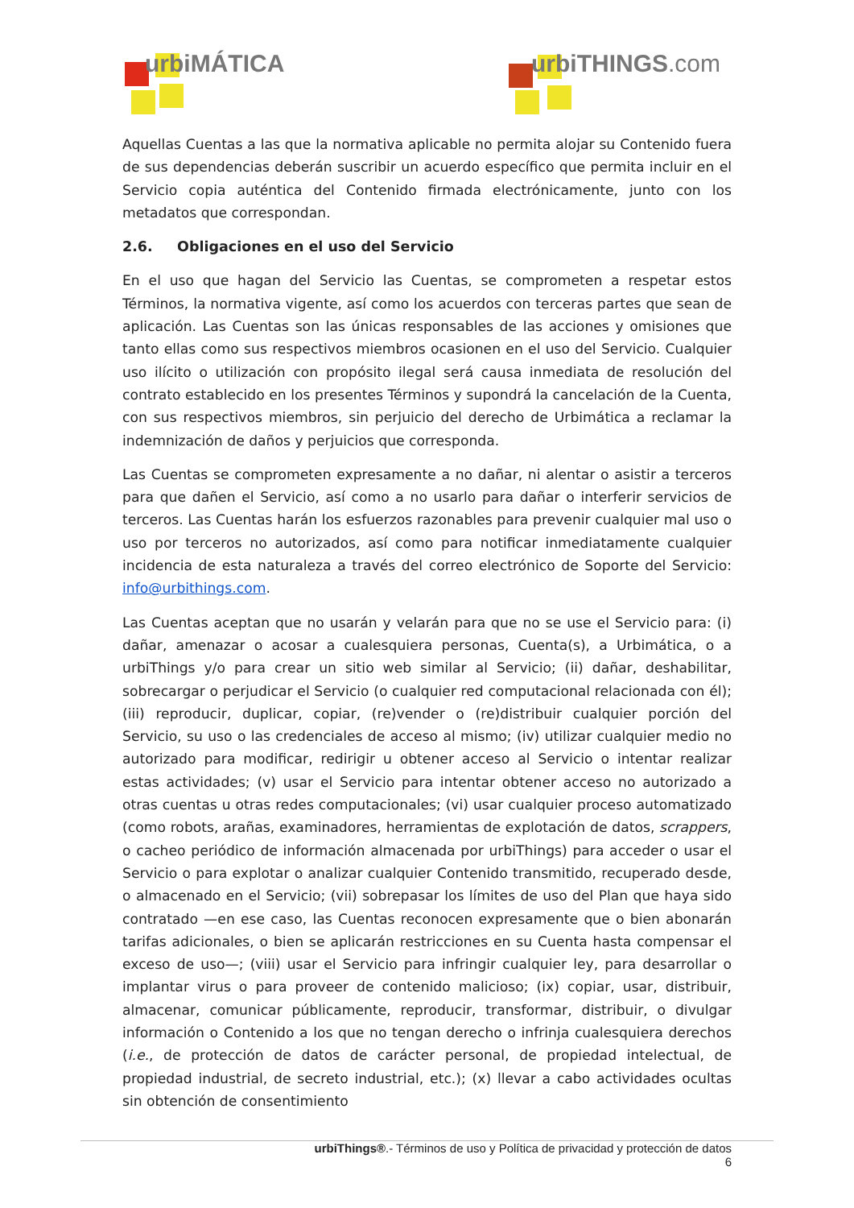urbiMÁTICA urbiTHINGS.com
Aquellas Cuentas a las que la normativa aplicable no permita alojar su Contenido fuera de sus dependencias deberán suscribir un acuerdo específico que permita incluir en el Servicio copia auténtica del Contenido firmada electrónicamente, junto con los metadatos que correspondan.
2.6. Obligaciones en el uso del Servicio
En el uso que hagan del Servicio las Cuentas, se comprometen a respetar estos Términos, la normativa vigente, así como los acuerdos con terceras partes que sean de aplicación. Las Cuentas son las únicas responsables de las acciones y omisiones que tanto ellas como sus respectivos miembros ocasionen en el uso del Servicio. Cualquier uso ilícito o utilización con propósito ilegal será causa inmediata de resolución del contrato establecido en los presentes Términos y supondrá la cancelación de la Cuenta, con sus respectivos miembros, sin perjuicio del derecho de Urbimática a reclamar la indemnización de daños y perjuicios que corresponda.
Las Cuentas se comprometen expresamente a no dañar, ni alentar o asistir a terceros para que dañen el Servicio, así como a no usarlo para dañar o interferir servicios de terceros. Las Cuentas harán los esfuerzos razonables para prevenir cualquier mal uso o uso por terceros no autorizados, así como para notificar inmediatamente cualquier incidencia de esta naturaleza a través del correo electrónico de Soporte del Servicio: info@urbithings.com.
Las Cuentas aceptan que no usarán y velarán para que no se use el Servicio para: (i) dañar, amenazar o acosar a cualesquiera personas, Cuenta(s), a Urbimática, o a urbiThings y/o para crear un sitio web similar al Servicio; (ii) dañar, deshabilitar, sobrecargar o perjudicar el Servicio (o cualquier red computacional relacionada con él); (iii) reproducir, duplicar, copiar, (re)vender o (re)distribuir cualquier porción del Servicio, su uso o las credenciales de acceso al mismo; (iv) utilizar cualquier medio no autorizado para modificar, redirigir u obtener acceso al Servicio o intentar realizar estas actividades; (v) usar el Servicio para intentar obtener acceso no autorizado a otras cuentas u otras redes computacionales; (vi) usar cualquier proceso automatizado (como robots, arañas, examinadores, herramientas de explotación de datos, scrappers, o cacheo periódico de información almacenada por urbiThings) para acceder o usar el Servicio o para explotar o analizar cualquier Contenido transmitido, recuperado desde, o almacenado en el Servicio; (vii) sobrepasar los límites de uso del Plan que haya sido contratado —en ese caso, las Cuentas reconocen expresamente que o bien abonarán tarifas adicionales, o bien se aplicarán restricciones en su Cuenta hasta compensar el exceso de uso—; (viii) usar el Servicio para infringir cualquier ley, para desarrollar o implantar virus o para proveer de contenido malicioso; (ix) copiar, usar, distribuir, almacenar, comunicar públicamente, reproducir, transformar, distribuir, o divulgar información o Contenido a los que no tengan derecho o infrinja cualesquiera derechos (i.e., de protección de datos de carácter personal, de propiedad intelectual, de propiedad industrial, de secreto industrial, etc.); (x) llevar a cabo actividades ocultas sin obtención de consentimiento
urbiThings®.- Términos de uso y Política de privacidad y protección de datos
6